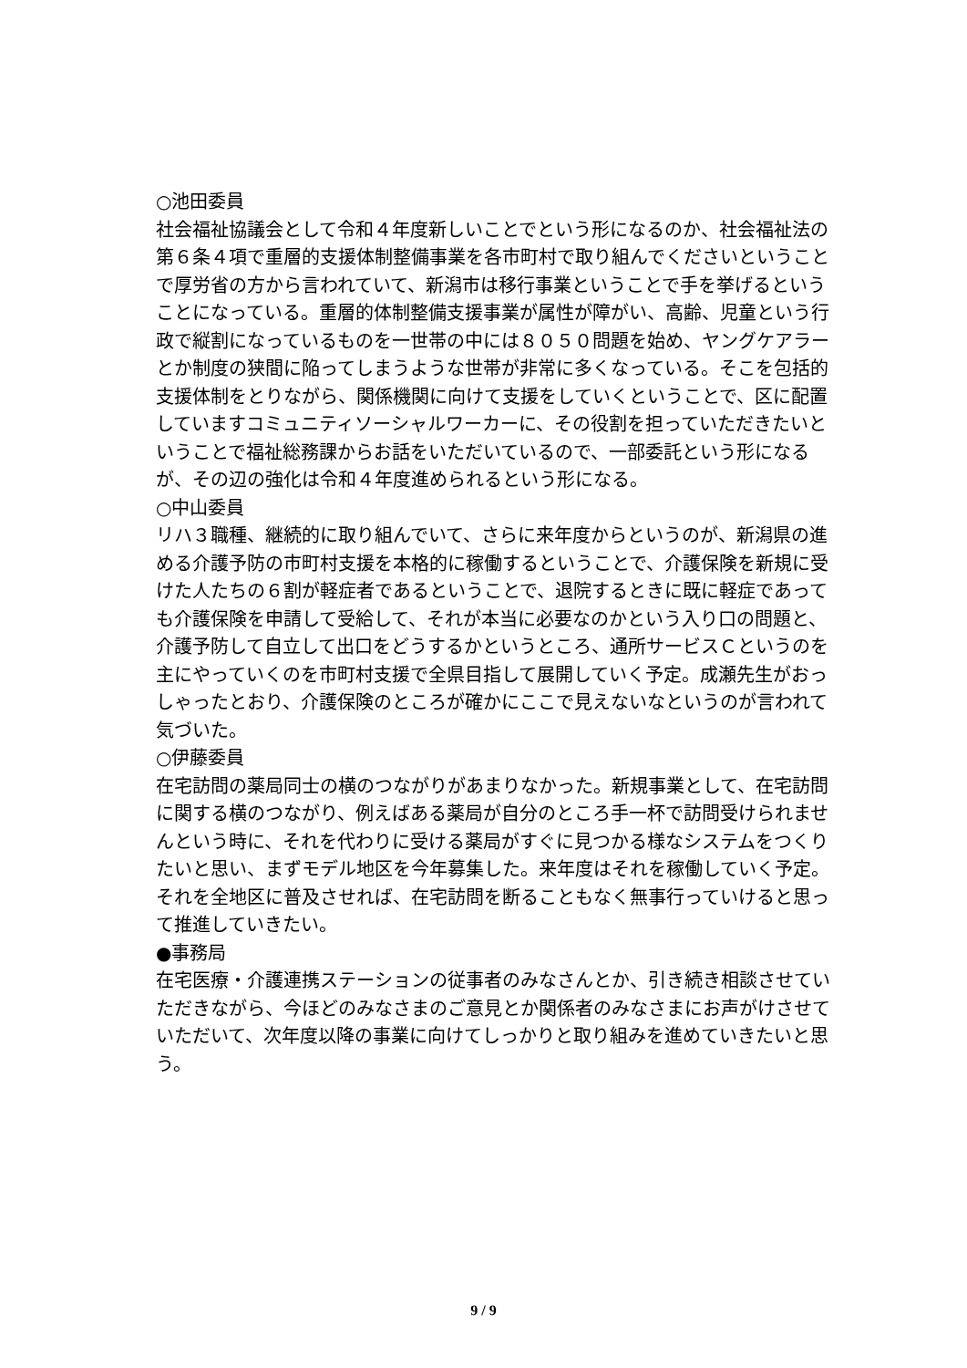○池田委員
社会福祉協議会として令和４年度新しいことでという形になるのか、社会福祉法の第６条４項で重層的支援体制整備事業を各市町村で取り組んでくださいということで厚労省の方から言われていて、新潟市は移行事業ということで手を挙げるということになっている。重層的体制整備支援事業が属性が障がい、高齢、児童という行政で縦割になっているものを一世帯の中には８０５０問題を始め、ヤングケアラーとか制度の狭間に陥ってしまうような世帯が非常に多くなっている。そこを包括的支援体制をとりながら、関係機関に向けて支援をしていくということで、区に配置していますコミュニティソーシャルワーカーに、その役割を担っていただきたいということで福祉総務課からお話をいただいているので、一部委託という形になるが、その辺の強化は令和４年度進められるという形になる。
○中山委員
リハ３職種、継続的に取り組んでいて、さらに来年度からというのが、新潟県の進める介護予防の市町村支援を本格的に稼働するということで、介護保険を新規に受けた人たちの６割が軽症者であるということで、退院するときに既に軽症であっても介護保険を申請して受給して、それが本当に必要なのかという入り口の問題と、介護予防して自立して出口をどうするかというところ、通所サービスＣというのを主にやっていくのを市町村支援で全県目指して展開していく予定。成瀬先生がおっしゃったとおり、介護保険のところが確かにここで見えないなというのが言われて気づいた。
○伊藤委員
在宅訪問の薬局同士の横のつながりがあまりなかった。新規事業として、在宅訪問に関する横のつながり、例えばある薬局が自分のところ手一杯で訪問受けられませんという時に、それを代わりに受ける薬局がすぐに見つかる様なシステムをつくりたいと思い、まずモデル地区を今年募集した。来年度はそれを稼働していく予定。それを全地区に普及させれば、在宅訪問を断ることもなく無事行っていけると思って推進していきたい。
●事務局
在宅医療・介護連携ステーションの従事者のみなさんとか、引き続き相談させていただきながら、今ほどのみなさまのご意見とか関係者のみなさまにお声がけさせていただいて、次年度以降の事業に向けてしっかりと取り組みを進めていきたいと思う。
9 / 9